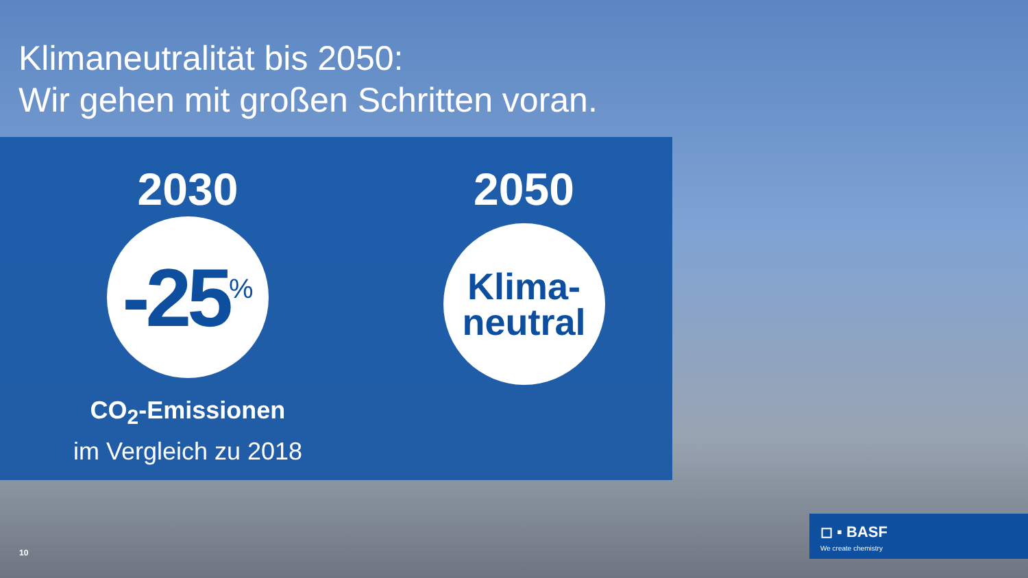Klimaneutralität bis 2050:
Wir gehen mit großen Schritten voran.
2030
-25<sup>%</sup>
CO<sub>2</sub>-Emissionen
im Vergleich zu 2018
2050
Klima-
neutral
10
◻ ▪ BASF
We create chemistry